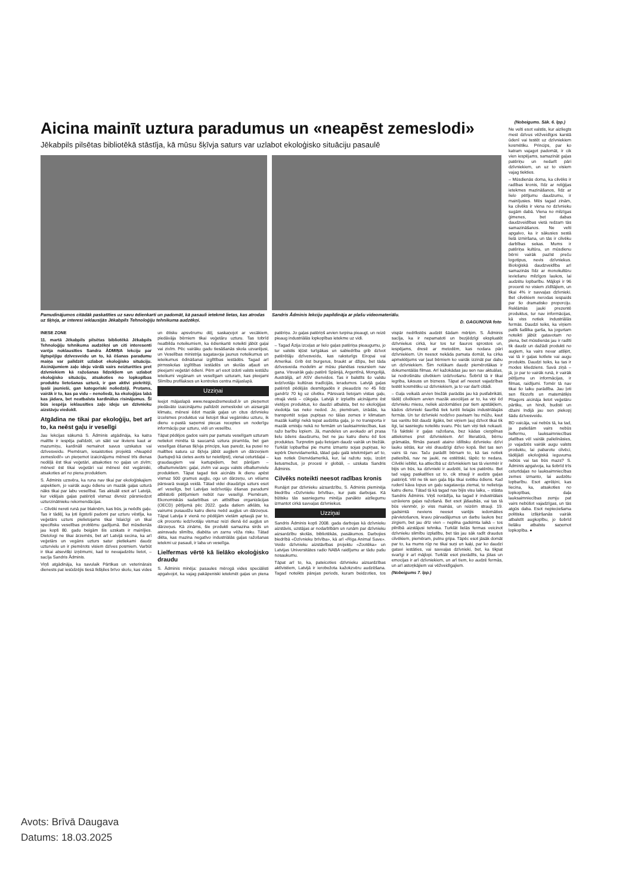Aicina mainīt uztura paradumus un «neapēst zemeslodi»
Jēkabpils pilsētas bibliotēkā stāstīja, kā mūsu šķīvja saturs var uzlabot ekoloģisko situāciju pasaulē
Pamudinājumos citādāk paskatīties uz savu ēdienkarti un padomāt, kā pasauli ietekmē lietas, kas atrodas uz šķīvja, ar interesi ieklausījās Jēkabpils Tehnoloģiju tehnikuma audzēkņi.
Sandris Ādminis lekciju papildināja ar plašu videomateriālu.
D. GAGUNOVA foto
INESE ZONE
11. martā Jēkabpils pilsētas bibliotēkā Jēkabpils Tehnoloģiju tehnikuma audzēkņi un citi interesenti varēja noklausīties Sandra ĀDMIŅA lekciju par ilgtspējīgu dzīvesveidu un to, kā ēšanas paradumu maiņa var palīdzēt uzlabot ekoloģisko situāciju. Aicinājumiem zaļo ideju vārdā vairs neizturēties pret dzīvniekiem kā ražošanas līdzekļiem un uzlabot ekoloģisko situāciju, atsakoties no lopkopības produktu lietošanas uzturā, ir gan aktīvi piekritēji, īpaši jaunieši, gan kategoriski noliedzēji. Protams, vairāk ir to, kas pa vidu – nenoliedz, ka ekoloģijas labā kas jādara, bet neatbalsta kardinālus risinājumus. Šī būs iespēja ieklausīties zaļo ideju un dzīvnieku aizstāvju viedoklī.
Atgādina ne tikai par ekoloģiju, bet arī to, ka neēst gaļu ir veselīgi
Jau lekcijas sākumā S. Ādminis atgādināja, ka katra maltīte ir iespēja palīdzēt, un sākt var ikviens kaut ar mazumiņu, kardināli nemainot savus uzskatus vai dzīvesveidu. Piemēram, iesaistoties projektā «Neapēd zemeslodi!» un pieņemot izaicinājumu mēnesī trīs dienas nedēļā ēst tikai veģetāri, atsakoties no gaļas un zivīm; mēnesī ēst tikai veģetāri vai mēnesi ēst vegāniski, atsakoties arī no piena produktiem.
S. Ādminis uzsvēra, ka runa nav tikai par ekoloģiskajiem aspektiem, jo vairāk augu ēdienu un mazāk gaļas uzturā nāks tikai par labu veselībai. Tas aktuāli esot arī Latvijā, kur vidējais gaļas patēriņš vismaz divreiz pārsniedzot uzturzinātnieku rekomendācijas.
– Cilvēki nereti runā par blaknēm, kas būs, ja neēdīs gaļu. Tas ir tādēļ, ka ļoti ilgstoši padomi par uzturu vēstīja, ka veģetārs uzturs pielietojams tikai īslaicīgi un tikai specifisku veselības problēmu gadījumā. Bet mūsdienās jau kopš 80. gadu beigām šis uzskats ir mainījies. Dietologi ne tikai ārzemēs, bet arī Latvijā secina, ka arī veģetārs un vegāns uzturs satur pietiekami daudz uzturvielu un ir piemērots visiem dzīves posmiem. Varbūt ir tikai atsevišķi izņēmumi, kad to nevajadzētu lietot, – sacīja Sandris Ādminis.
Viņš atgādināja, ka savulaik Pārtikas un veterinārais dienests pat iesūdzējis tiesā Ikšķiles brīvo skolu, kas vides un ētisku apsvērumu dēļ, saskaņojot ar vecākiem, piedāvāja bērniem tikai veģetāru uzturu. Tas tobrīd neatbilda noteikumiem, ka ēdienkartē noteikti jābūt gaļai vai zivīm. Pēc vairāku gadu tiesāšanās skola uzvarējusi, un Veselības ministrija sagatavoja jaunus noteikumus un ieteikumus ēdināšanai izglītības iestādēs. Tagad arī pirmsskolas izglītības iestādēs un skolās atļauti un pieejami veģetāri ēdieni. Pērn arī esot izdoti valsts iestāžu ieteikumi vegānam un veselīgam uzturam, kas pieejami Slimību profilakses un kontroles centra mājaslapā.
Uzziņai
Ieejot mājaslapā www.neapedzemeslodi.lv un pieņemot piedāvāto izaicinājumu palīdzēt zemeslodei un aizsargāt klimatu, mēnesi ēdot mazāk gaļas un citus dzīvnieku izcelsmes produktus vai lietojot tikai vegānisku uzturu, ik dienu e-pastā saņemsi piecas receptes un noderīgu informāciju par uzturu, vidi un veselību.
Tāpat pēdējos gados vairs par pamatu veselīgam uzturam netiekot minēta tā saucamā uztura piramīda, bet gan veselīgas ēšanas šķīvja princips, kas paredz, ka pusei no maltītes satura uz šķīvja jābūt augļiem un dārzeņiem (kartupeļi kā cietes avots tur neietilpst), vienai ceturtdaļai – graudaugiem vai kartupeļiem, bet pārējam – olbaltumvielām: gaļai, zivīm vai augu valsts olbaltumvielu produktiem. Tāpat tagad tiek aicināts ik dienu apēst vismaz 500 gramus augļu, ogu un dārzeņu, un vēlams pārsvarā svaigā veidā. Tātad videi draudzīgs uzturs esot arī veselīgs, bet Latvijas iedzīvotāju ēšanas paradumi atbilstoši pētījumiem nebūt nav veselīgi. Piemēram, Ekonomiskās sadarbības un attīstības organizācijas (OECD) pētījumā pēc 2022. gada datiem atklāts, ka vairums pusaudžu katru dienu neēd augļus un dārzeņus. Tāpat Latvija ir vienā no pēdējām vietām aptaujā par to, cik procentu iedzīvotāju vismaz reizi dienā ēd augļus un dārzeņus. Kā zināms, šie produkti samazina sirds un asinsvadu slimību, diabēta un zarnu vēža risku. Tātad diēta, kas mazina negatīvo industriālās gaļas ražošanas ietekmi uz pasauli, ir laba un veselīga.
Lielfermas vērtē kā lielāko ekoloģisko draudu
S. Ādminis minēja: pasaules mērogā vides speciālisti apgalvojot, ka vajag pakāpeniski ietekmēt gaļas un piena patēriņu. Jo gaļas patēriņš arvien turpina pieaugt, un reizē pieaug industriālās lopkopības ietekme uz vidi.
– Tagad Āzija izceļas ar lielo gaļas patēriņa pieaugumu, jo tur valstis kļūst turīgākas un sabiedrība grib dzīvot patērētāju dzīvesveidu, kas raksturīgs Eiropai vai Amerikai. Grib ēst burgerus, braukt ar džipu, bet tāda dzīvesveida modelim ar mūsu planētas resursiem nav gana. Visvairāk gaļu patērē Spānijā, Argentīnā, Mongolijā, Austrālijā, arī ASV dienvidos. Tas ir balstīts šo valstu iedzīvotāju kultūras tradīcijās, ieradumos. Latvijā gaļas patēriņš pēdējās desmitgadēs ir pieaudzis no 45 līdz gandrīz 70 kg uz cilvēku. Pārsvarā lietojam vistas gaļu, otrajā vietā – cūkgaļa. Latvijā ir izplatīts aicinājums ēst vietējos produktus, ko daudzi atbalsta, bet no ekoloģijas viedokļa tas neko nedod. Jo, piemēram, izrādās, ka transportēt sojas pupiņas no tālas zemes ir klimatam mazāk kaitīgi nekā tepat audzēta gaļa, jo no transporta ir mazāk emisiju nekā no fermām un lauksaimniecības, kas ražo barību lopiem. Jā, mandeles un avokado arī prasa lielu ūdens daudzumu, bet ne jau katru dienu ēd šos produktus. Turpretim gaļu lietojam daudz vairāk un biežāk. Turklāt lopbarībai pie mums izmanto sojas pupiņas, ko iepērk Dienvidamerikā, tātad gaļu galā ietekmējam arī to, kas notiek Dienvidamerikā, kur, lai ražotu soju, izcērt lietusmežus, jo procesi ir globāli, – uzskata Sandris Ādminis.
Cilvēks noteikti neesot radības kronis
Runājot par dzīvnieku aizsardzību, S. Ādminis pieminēja biedrību «Dzīvnieku brīvība», kur pats darbojas. Kā būtisku tās sasniegumu minēja panākto aizliegumu izmantot cirkā savvaļas dzīvniekus.
Uzziņai
Sandris Ādminis kopš 2008. gada darbojas kā dzīvnieku aizstāvis, uzstājas ar nodarbībām un runām par dzīvnieku aizsardzību skolās, bibliotēkās, pasākumos. Darbojies biedrībā «Dzīvnieku brīvība», kā arī «Riga Animal Save». Veido dzīvnieku aizstāvības projektu «Zootēka» un Latvijas Universitātes radio NABA raidījumu ar tādu pašu nosaukumu.
Tāpat arī to, ka, pateicoties dzīvnieku aizsardzības aktīvistiem, Latvijā ir ierobežota kažokzvēru audzēšana. Tagad noteikts pārejas periods, kuram beidzoties, tos vispār nedrīkstēs audzēt šādam mērķim. S. Ādminis sacīja, ka ir nepamatoti un bezjēdzīgi ekspluatēt dzīvniekus cirkā, kur tos tur šauros sprostos un, iespējams, dresē ar metodēm, kas nodara pāri dzīvniekiem. Un neesot nekāda pamata domāt, ka cirka apmeklējums var ļaut bērniem ko vairāk izzināt par dabu un dzīvniekiem. Šim nolūkam daudz piemērotākas ir dokumentālās filmas. Arī kažokādas jau sen nav aktuālas, lai nodrošinātu cilvēkiem izdzīvošanu. Šobrīd tā ir tikai iegriba, luksuss un bizness. Tāpat arī neesot vajadzības testēt kosmētiku uz dzīvniekiem, ja to var darīt citādi.
– Gaļa veikalā arvien biežāk parādās jau kā pusfabrikāti, tādēļ cilvēkiem arvien mazāk asociējas ar to, ka viņi ēd dzīvnieku miesu, neliek aizdomāties par tiem apstākļiem, kādos dzīvnieki šaurībā tiek turēti lielajās industriālajās fermās. Un tur dzīvnieki nodzīvo pavisam īsu mūžu, kaut tas varētu būt daudz ilgāks, bet viņiem ļauj dzīvot tikai tik ilgi, lai sasniegtu noteiktu svaru. Pēc tam viņi tiek nokauti. Tā faktiski ir gaļas ražošana, bez kādas cieņpilnas attieksmes pret dzīvniekiem. Arī literatūrā, bērnu grāmatās, filmās parasti ataino idillisku dzīvnieku dzīvi lauku sētās, kur visi draudzīgi dzīvo kopā. Bet tas sen vairs tā nav. Taču parādīt bērnam to, kā tas notiek patiesībā, nav ne jauki, ne estētiski, tāpēc to nedara. Cilvēki iebilst, ka attiecībā uz dzīvniekiem tas tā vienmēr ir bijis un būs, ka dzīvnieki ir audzēti, lai tos patērētu. Bet tad vajag paskatīties uz to, cik strauji ir audzis gaļas patēriņš. Vēl ne tik sen gaļa bija tikai svētku ēdiens. Kad rudenī kāva lopus un gaļu sagatavoja ziemai, to nelietoja katru dienu. Tātad tā kā tagad nav bijis visu laiku, – stāsta Sandris Ādminis. Viņš norādīja, ka tagad ir industriālais uzrāviens gaļas ražošanā. Bet esot jāšaubās, vai tas tā būs vienmēr, jo viss mainās, un reizēm strauji. 19. gadsimtā neviens neesot varējis iedomāties pārvietošanos, kravu pārvadājumus un darbu laukos bez zirgiem, bet jau drīz vien – nepilna gadsimta laikā – tos pilnībā aizstājusi tehnika. Turklāt lielās fermas veicinot dzīvnieku slimību izplatību, bet tās jau sāk radīt draudus cilvēkiem, piemēram, putnu gripa. Tāpēc esot jāsāk domāt par to, ka mums rūp ne tikai suņi un kaķi, par ko daudzi gatavi iestāties, vai savvaļas dzīvnieki, bet, ka tikpat svarīgi ir arī mājlopi. Turklāt esot pierādīts, ka jūtas un emocijas ir arī dzīvniekiem, un arī tiem, ko audzē fermās, un arī astoņkājiem vai vēžveidīgajiem.
(Nobeigums 7. lpp.)
(Nobeigums. Sāk. 6. lpp.)
Ne velti esot valstis, kur aizliegts mest dzīvus vēžveidīgos karstā ūdenī vai testēt uz dzīvniekiem kosmētiku. Princips, par ko katram vajagot padomāt, ir cik vien iespējams, samazināt gaļas patēriņu un nedarīt pāri dzīvniekiem, un uz to visiem vajag tiekties.
– Mūsdienās doma, ka cilvēks ir radības kronis, līdz ar reliģijas ietekmes mazināšanos, līdz ar lielo pētījumu daudzumu, ir mainījusies. Mēs tagad zinām, ka cilvēks ir viena no dzīvnieku sugām dabā. Viena no milzīgas ģimenes, bet dabas daudzveidības vietā redzam tās samazināšanos. Ne velti apgalvo, ka ir sākusies sestā lielā izmiršana, un tās ir cilvēku darbības sekas. Mums ir patēriņa kultūra, un mūsdienu bērni vairāk pazīst preču logotipus, nevis dzīvniekus. Bioloģiskā daudzveidība arī samazinās līdz ar monokultūru ieviešanu milzīgos laukos, lai audzētu lopbarību. Mājlopi ir 96 procenti no visiem zīdītājiem, un tikai 4% ir savvaļas dzīvnieki. Bet cilvēkiem nerodas iespaids par šo dramatisko proporciju. Reklāmās jauki prezentē produktus, tur nav informācijas, kā viss notiek industriālās fermās. Daudzi teiks, ka viņiem patīk šašlika garša, ka jogurtam noteikti jābūt gatavotam no piena, bet mūsdienās jau ir radīti tik daudz un dažādi produkti no augiem, ka vairs nevar atšķirt, vai tā ir gaļas kotlete vai augu produkts. Daudzi teiks, ka tas ir modes kliedziens. Savā ziņā – jā, jo par to vairāk runā, ir vairāk pētījumu un informācijas, ir filmas, raidījumi. Tomēr tā nav tikai šo laiku parādība. Jau ļoti sen filozofs un matemātiķis Pitagors aicināja lietot veģetāru pārtiku, un hindi, budisti un džaini Indijā jau sen piekopj šādu dzīvesveidu.
BD vaicāja, vai nebūs tā, ka tad, ja patiešām vairs nebūs lielfermu, lauksaimniecības platības vēl vairāk palielināsies, jo vajadzēs vairāk augu valsts produktu, lai pabarotu cilvēci, tādējādi ekoloģiskā ieguvuma nebūs vai tas būs mazs? S. Ādminis apgalvoja, ka šobrīd trīs ceturtdaļas no lauksaimniecības zemes izmanto, lai audzētu lopbarību. Esot aprēķini, kas liecina, ka, atsakoties no lopkopības, daļa lauksaimniecības zemju pat vairs nebūšot vajadzīgas, un tās atgūs daba. Esot nepieciešama politiska izšķiršanās vairāk atbalstīt augkopību, jo šobrīd lielāku atbalstu saņemot lopkopība. ●
Avots: Brīvā Daugava
Datums: 18.03.2025